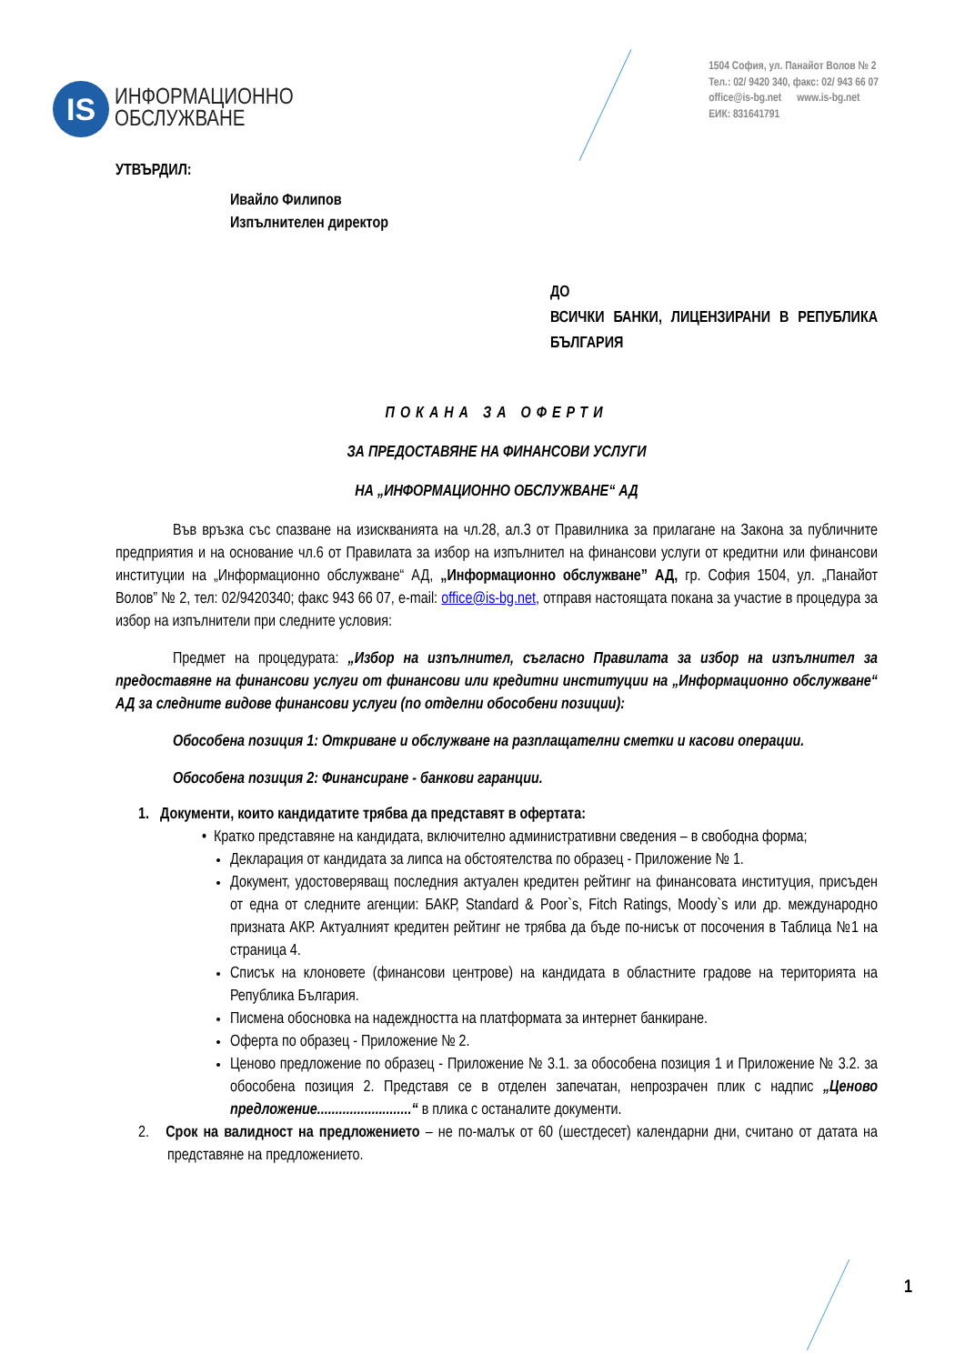IS
ИНФОРМАЦИОННО
ОБСЛУЖВАНЕ
1504 София, ул. Панайот Волов № 2
Тел.: 02/ 9420 340, факс: 02/ 943 66 07
office@is-bg.net www.is-bg.net
ЕИК: 831641791
УТВЪРДИЛ:
Ивайло Филипов
Изпълнителен директор
ДО
ВСИЧКИ БАНКИ, ЛИЦЕНЗИРАНИ В РЕПУБЛИКА БЪЛГАРИЯ
ПОКАНА ЗА ОФЕРТИ
ЗА ПРЕДОСТАВЯНЕ НА ФИНАНСОВИ УСЛУГИ
НА „ИНФОРМАЦИОННО ОБСЛУЖВАНЕ“ АД
Във връзка със спазване на изискванията на чл.28, ал.3 от Правилника за прилагане на Закона за публичните предприятия и на основание чл.6 от Правилата за избор на изпълнител на финансови услуги от кредитни или финансови институции на „Информационно обслужване“ АД, „Информационно обслужване” АД, гр. София 1504, ул. „Панайот Волов” № 2, тел: 02/9420340; факс 943 66 07, e-mail: office@is-bg.net, отправя настоящата покана за участие в процедура за избор на изпълнители при следните условия:
Предмет на процедурата: „Избор на изпълнител, съгласно Правилата за избор на изпълнител за предоставяне на финансови услуги от финансови или кредитни институции на „Информационно обслужване“ АД за следните видове финансови услуги (по отделни обособени позиции):
Обособена позиция 1: Откриване и обслужване на разплащателни сметки и касови операции.
Обособена позиция 2: Финансиране - банкови гаранции.
1. Документи, които кандидатите трябва да представят в офертата:
• Кратко представяне на кандидата, включително административни сведения – в свободна форма;
Декларация от кандидата за липса на обстоятелства по образец - Приложение № 1.
Документ, удостоверяващ последния актуален кредитен рейтинг на финансовата институция, присъден от една от следните агенции: БАКР, Standard & Poor`s, Fitch Ratings, Moody`s или др. международно призната АКР. Актуалният кредитен рейтинг не трябва да бъде по-нисък от посочения в Таблица №1 на страница 4.
Списък на клоновете (финансови центрове) на кандидата в областните градове на територията на Република България.
Писмена обосновка на надеждността на платформата за интернет банкиране.
Оферта по образец - Приложение № 2.
Ценово предложение по образец - Приложение № 3.1. за обособена позиция 1 и Приложение № 3.2. за обособена позиция 2. Представя се в отделен запечатан, непрозрачен плик с надпис „Ценово предложение..........................“ в плика с останалите документи.
2. Срок на валидност на предложението – не по-малък от 60 (шестдесет) календарни дни, считано от датата на представяне на предложението.
1